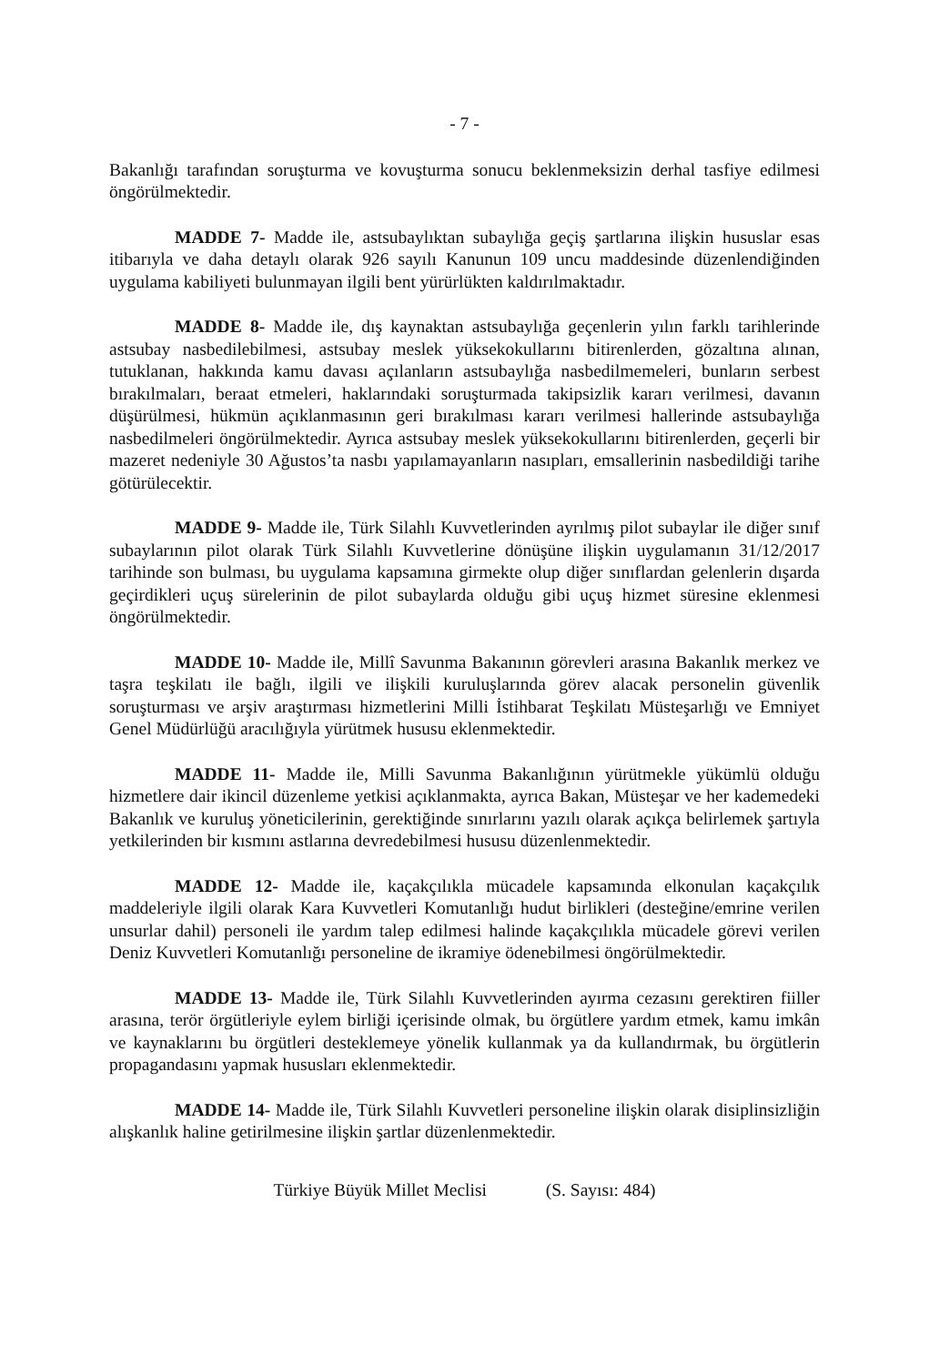- 7 -
Bakanlığı tarafından soruşturma ve kovuşturma sonucu beklenmeksizin derhal tasfiye edilmesi öngörülmektedir.
MADDE 7- Madde ile, astsubaylıktan subaylığa geçiş şartlarına ilişkin hususlar esas itibarıyla ve daha detaylı olarak 926 sayılı Kanunun 109 uncu maddesinde düzenlendiğinden uygulama kabiliyeti bulunmayan ilgili bent yürürlükten kaldırılmaktadır.
MADDE 8- Madde ile, dış kaynaktan astsubaylığa geçenlerin yılın farklı tarihlerinde astsubay nasbedilebilmesi, astsubay meslek yüksekokullarını bitirenlerden, gözaltına alınan, tutuklanan, hakkında kamu davası açılanların astsubaylığa nasbedilmemeleri, bunların serbest bırakılmaları, beraat etmeleri, haklarındaki soruşturmada takipsizlik kararı verilmesi, davanın düşürülmesi, hükmün açıklanmasının geri bırakılması kararı verilmesi hallerinde astsubaylığa nasbedilmeleri öngörülmektedir. Ayrıca astsubay meslek yüksekokullarını bitirenlerden, geçerli bir mazeret nedeniyle 30 Ağustos’ta nasbı yapılamayanların nasıpları, emsallerinin nasbedildiği tarihe götürülecektir.
MADDE 9- Madde ile, Türk Silahlı Kuvvetlerinden ayrılmış pilot subaylar ile diğer sınıf subaylarının pilot olarak Türk Silahlı Kuvvetlerine dönüşüne ilişkin uygulamanın 31/12/2017 tarihinde son bulması, bu uygulama kapsamına girmekte olup diğer sınıflardan gelenlerin dışarda geçirdikleri uçuş sürelerinin de pilot subaylarda olduğu gibi uçuş hizmet süresine eklenmesi öngörülmektedir.
MADDE 10- Madde ile, Millî Savunma Bakanının görevleri arasına Bakanlık merkez ve taşra teşkilatı ile bağlı, ilgili ve ilişkili kuruluşlarında görev alacak personelin güvenlik soruşturması ve arşiv araştırması hizmetlerini Milli İstihbarat Teşkilatı Müsteşarlığı ve Emniyet Genel Müdürlüğü aracılığıyla yürütmek hususu eklenmektedir.
MADDE 11- Madde ile, Milli Savunma Bakanlığının yürütmekle yükümlü olduğu hizmetlere dair ikincil düzenleme yetkisi açıklanmakta, ayrıca Bakan, Müsteşar ve her kademedeki Bakanlık ve kuruluş yöneticilerinin, gerektiğinde sınırlarını yazılı olarak açıkça belirlemek şartıyla yetkilerinden bir kısmını astlarına devredebilmesi hususu düzenlenmektedir.
MADDE 12- Madde ile, kaçakçılıkla mücadele kapsamında elkonulan kaçakçılık maddeleriyle ilgili olarak Kara Kuvvetleri Komutanlığı hudut birlikleri (desteğine/emrine verilen unsurlar dahil) personeli ile yardım talep edilmesi halinde kaçakçılıkla mücadele görevi verilen Deniz Kuvvetleri Komutanlığı personeline de ikramiye ödenebilmesi öngörülmektedir.
MADDE 13- Madde ile, Türk Silahlı Kuvvetlerinden ayırma cezasını gerektiren fiiller arasına, terör örgütleriyle eylem birliği içerisinde olmak, bu örgütlere yardım etmek, kamu imkân ve kaynaklarını bu örgütleri desteklemeye yönelik kullanmak ya da kullandırmak, bu örgütlerin propagandasını yapmak hususları eklenmektedir.
MADDE 14- Madde ile, Türk Silahlı Kuvvetleri personeline ilişkin olarak disiplinsizliğin alışkanlık haline getirilmesine ilişkin şartlar düzenlenmektedir.
Türkiye Büyük Millet Meclisi (S. Sayısı: 484)